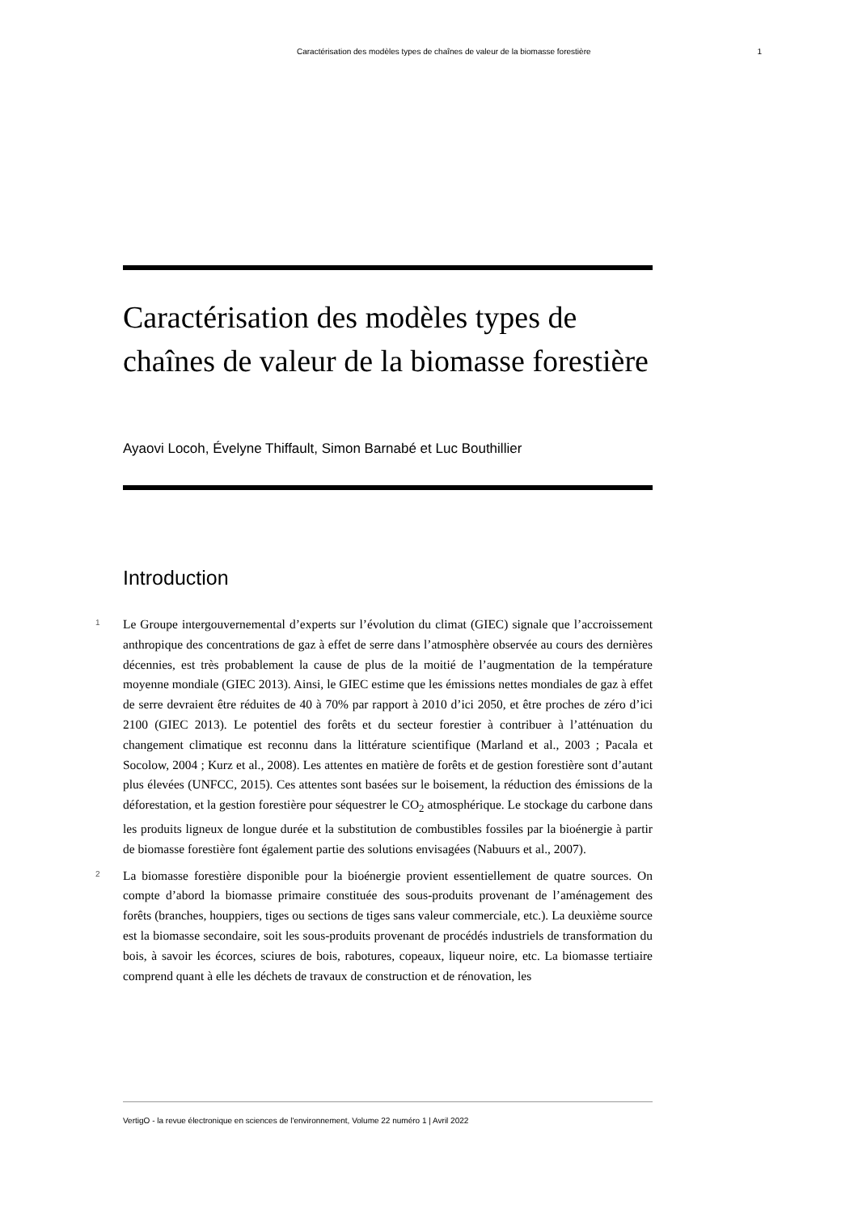Caractérisation des modèles types de chaînes de valeur de la biomasse forestière 1
Caractérisation des modèles types de chaînes de valeur de la biomasse forestière
Ayaovi Locoh, Évelyne Thiffault, Simon Barnabé et Luc Bouthillier
Introduction
1
Le Groupe intergouvernemental d’experts sur l’évolution du climat (GIEC) signale que l’accroissement anthropique des concentrations de gaz à effet de serre dans l’atmosphère observée au cours des dernières décennies, est très probablement la cause de plus de la moitié de l’augmentation de la température moyenne mondiale (GIEC 2013). Ainsi, le GIEC estime que les émissions nettes mondiales de gaz à effet de serre devraient être réduites de 40 à 70% par rapport à 2010 d’ici 2050, et être proches de zéro d’ici 2100 (GIEC 2013). Le potentiel des forêts et du secteur forestier à contribuer à l’atténuation du changement climatique est reconnu dans la littérature scientifique (Marland et al., 2003 ; Pacala et Socolow, 2004 ; Kurz et al., 2008). Les attentes en matière de forêts et de gestion forestière sont d’autant plus élevées (UNFCC, 2015). Ces attentes sont basées sur le boisement, la réduction des émissions de la déforestation, et la gestion forestière pour séquestrer le CO<sub>2</sub> atmosphérique. Le stockage du carbone dans les produits ligneux de longue durée et la substitution de combustibles fossiles par la bioénergie à partir de biomasse forestière font également partie des solutions envisagées (Nabuurs et al., 2007).
2
La biomasse forestière disponible pour la bioénergie provient essentiellement de quatre sources. On compte d’abord la biomasse primaire constituée des sous-produits provenant de l’aménagement des forêts (branches, houppiers, tiges ou sections de tiges sans valeur commerciale, etc.). La deuxième source est la biomasse secondaire, soit les sous-produits provenant de procédés industriels de transformation du bois, à savoir les écorces, sciures de bois, rabotures, copeaux, liqueur noire, etc. La biomasse tertiaire comprend quant à elle les déchets de travaux de construction et de rénovation, les
VertigO - la revue électronique en sciences de l'environnement, Volume 22 numéro 1 | Avril 2022